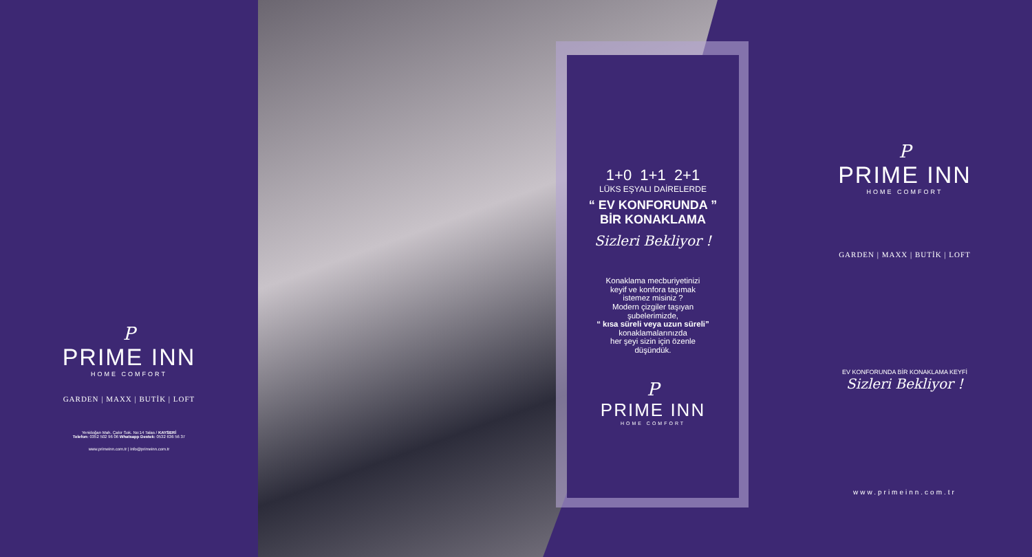P
PRIME INN
HOME COMFORT
GARDEN | MAXX | BUTİK | LOFT
Yenidoğan Mah. Çakır Sok. No:14 Talas / KAYSERİ
Telefon: 0352 502 96 06 Whatsapp Destek: 0532 636 56 37
www.primeinn.com.tr | info@primeinn.com.tr
1+0 1+1 2+1
LÜKS EŞYALI DAİRELERDE
“ EV KONFORUNDA ”
BİR KONAKLAMA
Sizleri Bekliyor !
Konaklama mecburiyetinizi
keyif ve konfora taşımak
istemez misiniz ?
Modern çizgiler taşıyan
şubelerimizde,
“ kısa süreli veya uzun süreli”
konaklamalarınızda
her şeyi sizin için özenle
düşündük.
P
PRIME INN
HOME COMFORT
P
PRIME INN
HOME COMFORT
GARDEN | MAXX | BUTİK | LOFT
EV KONFORUNDA BİR KONAKLAMA KEYFİ
Sizleri Bekliyor !
www.primeinn.com.tr